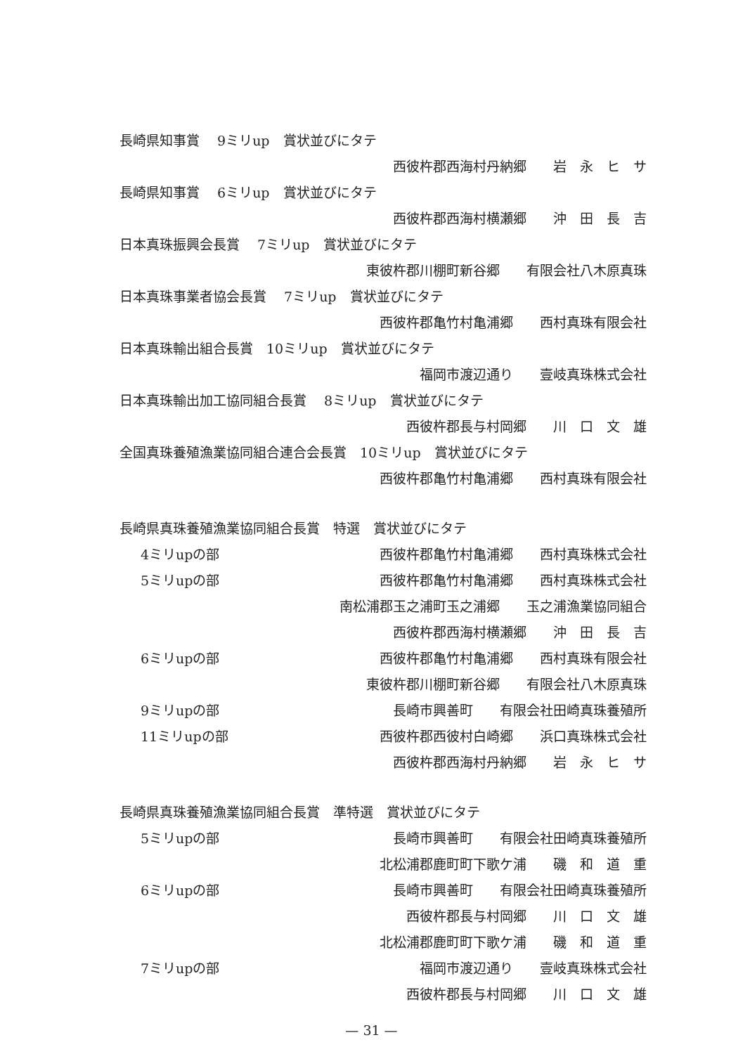長崎県知事賞　 9ミリup　賞状並びにタテ
西彼杵郡西海村丹納郷　　岩　永　ヒ　サ
長崎県知事賞　 6ミリup　賞状並びにタテ
西彼杵郡西海村横瀬郷　　沖　田　長　吉
日本真珠振興会長賞　 7ミリup　賞状並びにタテ
東彼杵郡川棚町新谷郷　　有限会社八木原真珠
日本真珠事業者協会長賞　 7ミリup　賞状並びにタテ
西彼杵郡亀竹村亀浦郷　　西村真珠有限会社
日本真珠輸出組合長賞　10ミリup　賞状並びにタテ
福岡市渡辺通り　　壹岐真珠株式会社
日本真珠輸出加工協同組合長賞　 8ミリup　賞状並びにタテ
西彼杵郡長与村岡郷　　川　口　文　雄
全国真珠養殖漁業協同組合連合会長賞　10ミリup　賞状並びにタテ
西彼杵郡亀竹村亀浦郷　　西村真珠有限会社
長崎県真珠養殖漁業協同組合長賞　特選　賞状並びにタテ
4ミリupの部 西彼杵郡亀竹村亀浦郷　　西村真珠株式会社
5ミリupの部 西彼杵郡亀竹村亀浦郷　　西村真珠株式会社
南松浦郡玉之浦町玉之浦郷　　玉之浦漁業協同組合
西彼杵郡西海村横瀬郷　　沖　田　長　吉
6ミリupの部 西彼杵郡亀竹村亀浦郷　　西村真珠有限会社
東彼杵郡川棚町新谷郷　　有限会社八木原真珠
9ミリupの部 長崎市興善町　　有限会社田崎真珠養殖所
11ミリupの部 西彼杵郡西彼村白崎郷　　浜口真珠株式会社
西彼杵郡西海村丹納郷　　岩　永　ヒ　サ
長崎県真珠養殖漁業協同組合長賞　準特選　賞状並びにタテ
5ミリupの部 長崎市興善町　　有限会社田崎真珠養殖所
北松浦郡鹿町町下歌ケ浦　　磯　和　道　重
6ミリupの部 長崎市興善町　　有限会社田崎真珠養殖所
西彼杵郡長与村岡郷　　川　口　文　雄
北松浦郡鹿町町下歌ケ浦　　磯　和　道　重
7ミリupの部 福岡市渡辺通り　　壹岐真珠株式会社
西彼杵郡長与村岡郷　　川　口　文　雄
— 31 —